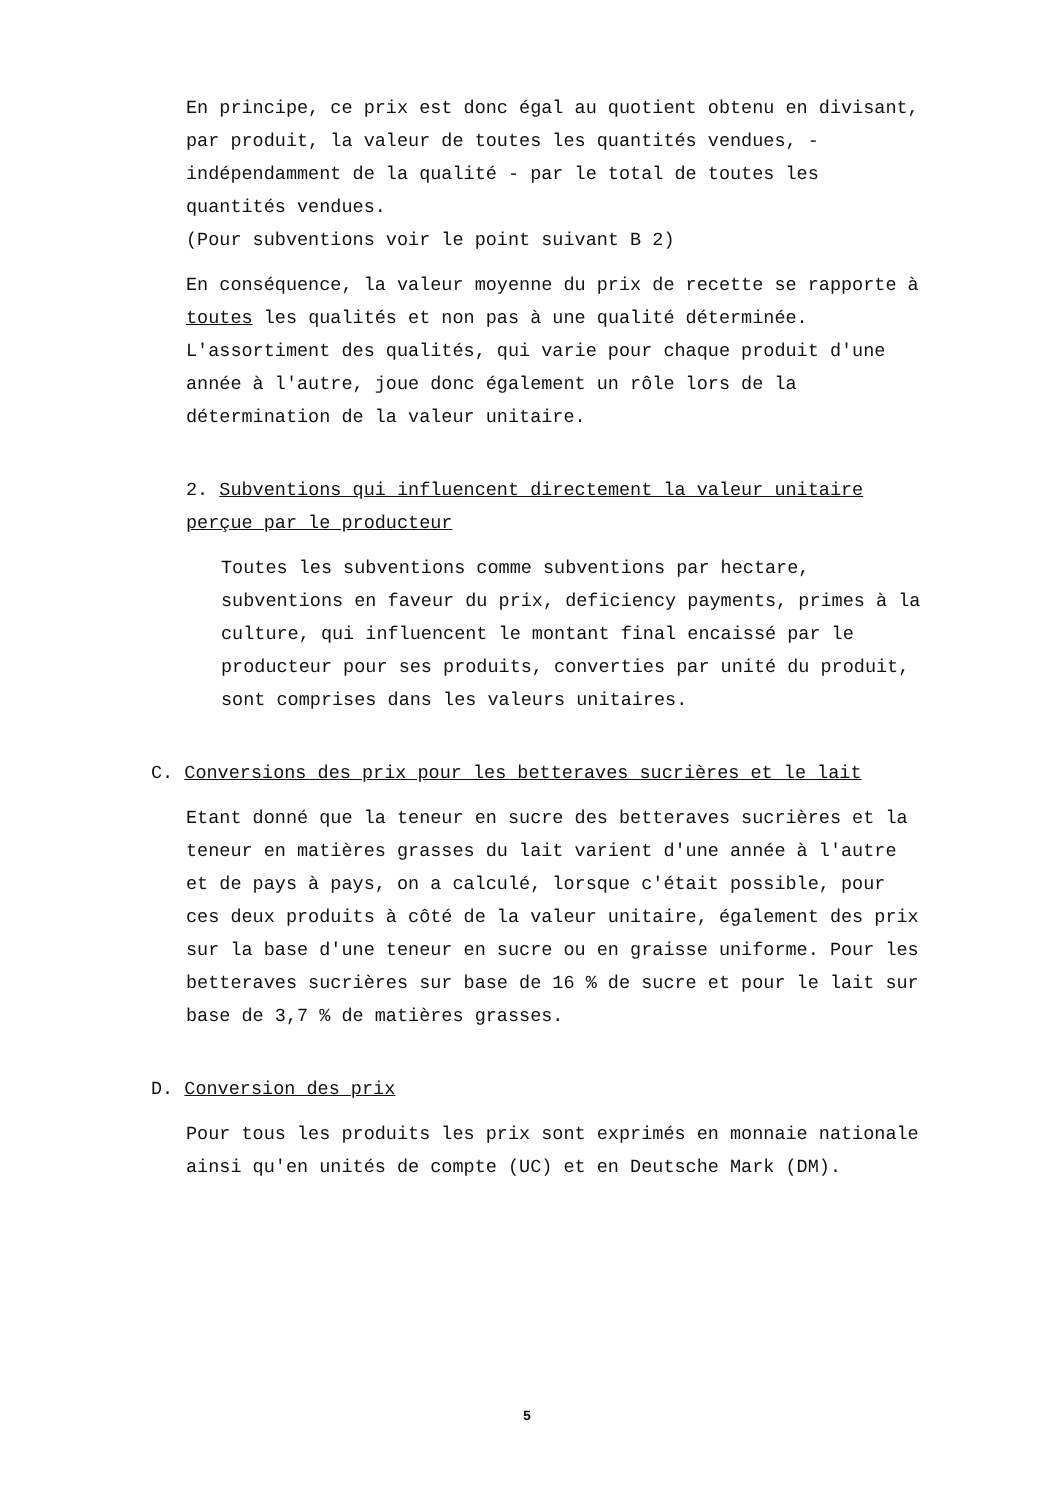En principe, ce prix est donc égal au quotient obtenu en divisant, par produit, la valeur de toutes les quantités vendues, - indépendamment de la qualité - par le total de toutes les quantités vendues.
(Pour subventions voir le point suivant B 2)
En conséquence, la valeur moyenne du prix de recette se rapporte à toutes les qualités et non pas à une qualité déterminée. L'assortiment des qualités, qui varie pour chaque produit d'une année à l'autre, joue donc également un rôle lors de la détermination de la valeur unitaire.
2. Subventions qui influencent directement la valeur unitaire perçue par le producteur
Toutes les subventions comme subventions par hectare, subventions en faveur du prix, deficiency payments, primes à la culture, qui influencent le montant final encaissé par le producteur pour ses produits, converties par unité du produit, sont comprises dans les valeurs unitaires.
C. Conversions des prix pour les betteraves sucrières et le lait
Etant donné que la teneur en sucre des betteraves sucrières et la teneur en matières grasses du lait varient d'une année à l'autre et de pays à pays, on a calculé, lorsque c'était possible, pour ces deux produits à côté de la valeur unitaire, également des prix sur la base d'une teneur en sucre ou en graisse uniforme. Pour les betteraves sucrières sur base de 16 % de sucre et pour le lait sur base de 3,7 % de matières grasses.
D. Conversion des prix
Pour tous les produits les prix sont exprimés en monnaie nationale ainsi qu'en unités de compte (UC) et en Deutsche Mark (DM).
5